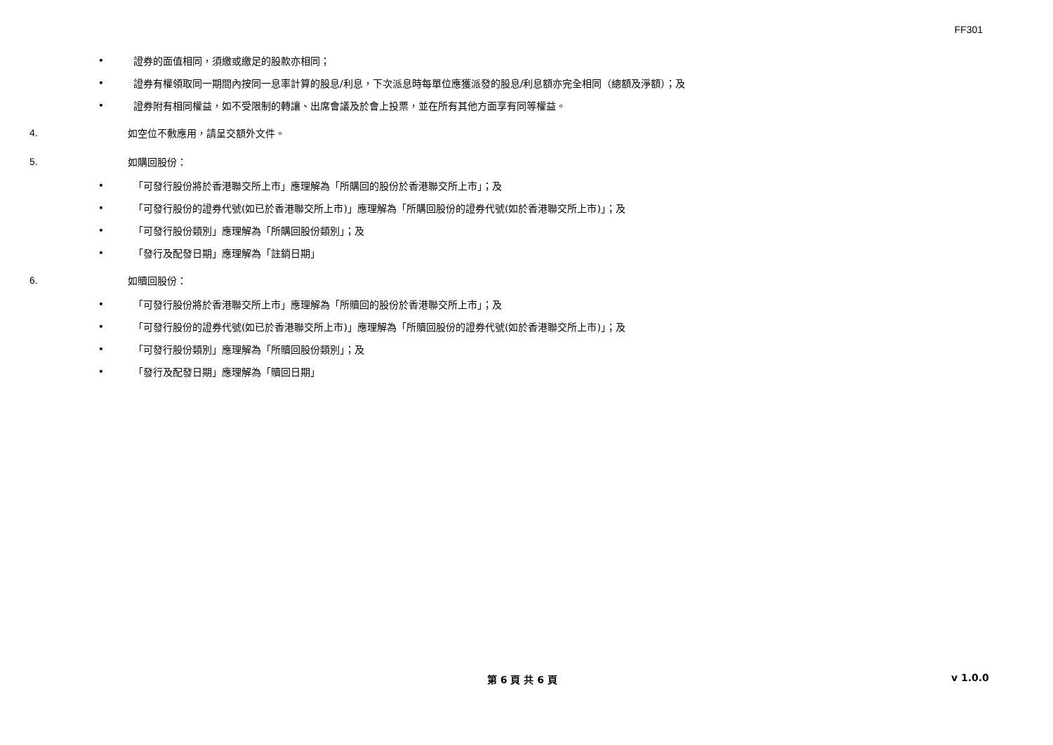FF301
• 證券的面值相同，須繳或繳足的股款亦相同；
• 證券有權領取同一期間內按同一息率計算的股息/利息，下次派息時每單位應獲派發的股息/利息額亦完全相同（總額及淨額）；及
• 證券附有相同權益，如不受限制的轉讓、出席會議及於會上投票，並在所有其他方面享有同等權益。
4. 如空位不敷應用，請呈交額外文件。
5. 如購回股份：
• 「可發行股份將於香港聯交所上市」應理解為「所購回的股份於香港聯交所上市」；及
• 「可發行股份的證券代號(如已於香港聯交所上市)」應理解為「所購回股份的證券代號(如於香港聯交所上市)」；及
• 「可發行股份類別」應理解為「所購回股份類別」；及
• 「發行及配發日期」應理解為「註銷日期」
6. 如贖回股份：
• 「可發行股份將於香港聯交所上市」應理解為「所贖回的股份於香港聯交所上市」；及
• 「可發行股份的證券代號(如已於香港聯交所上市)」應理解為「所贖回股份的證券代號(如於香港聯交所上市)」；及
• 「可發行股份類別」應理解為「所贖回股份類別」；及
• 「發行及配發日期」應理解為「贖回日期」
第 6 頁 共 6 頁 v 1.0.0